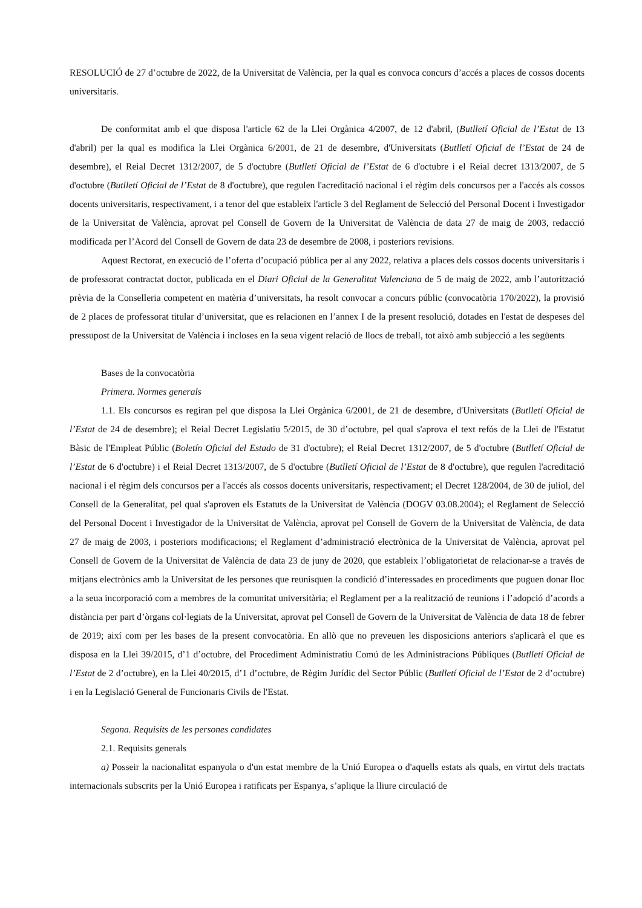RESOLUCIÓ de 27 d’octubre de 2022, de la Universitat de València, per la qual es convoca concurs d’accés a places de cossos docents universitaris.
De conformitat amb el que disposa l'article 62 de la Llei Orgànica 4/2007, de 12 d'abril, (Butlletí Oficial de l’Estat de 13 d'abril) per la qual es modifica la Llei Orgànica 6/2001, de 21 de desembre, d'Universitats (Butlletí Oficial de l’Estat de 24 de desembre), el Reial Decret 1312/2007, de 5 d'octubre (Butlletí Oficial de l’Estat de 6 d'octubre i el Reial decret 1313/2007, de 5 d'octubre (Butlletí Oficial de l’Estat de 8 d'octubre), que regulen l'acreditació nacional i el règim dels concursos per a l'accés als cossos docents universitaris, respectivament, i a tenor del que estableix l'article 3 del Reglament de Selecció del Personal Docent i Investigador de la Universitat de València, aprovat pel Consell de Govern de la Universitat de València de data 27 de maig de 2003, redacció modificada per l’Acord del Consell de Govern de data 23 de desembre de 2008, i posteriors revisions.
Aquest Rectorat, en execució de l’oferta d’ocupació pública per al any 2022, relativa a places dels cossos docents universitaris i de professorat contractat doctor, publicada en el Diari Oficial de la Generalitat Valenciana de 5 de maig de 2022, amb l’autorització prèvia de la Conselleria competent en matèria d’universitats, ha resolt convocar a concurs públic (convocatòria 170/2022), la provisió de 2 places de professorat titular d’universitat, que es relacionen en l’annex I de la present resolució, dotades en l'estat de despeses del pressupost de la Universitat de València i incloses en la seua vigent relació de llocs de treball, tot això amb subjecció a les següents
Bases de la convocatòria
Primera. Normes generals
1.1. Els concursos es regiran pel que disposa la Llei Orgànica 6/2001, de 21 de desembre, d'Universitats (Butlletí Oficial de l’Estat de 24 de desembre); el Reial Decret Legislatiu 5/2015, de 30 d’octubre, pel qual s'aprova el text refós de la Llei de l'Estatut Bàsic de l'Empleat Públic (Boletín Oficial del Estado de 31 d'octubre); el Reial Decret 1312/2007, de 5 d'octubre (Butlletí Oficial de l’Estat de 6 d'octubre) i el Reial Decret 1313/2007, de 5 d'octubre (Butlletí Oficial de l’Estat de 8 d'octubre), que regulen l'acreditació nacional i el règim dels concursos per a l'accés als cossos docents universitaris, respectivament; el Decret 128/2004, de 30 de juliol, del Consell de la Generalitat, pel qual s'aproven els Estatuts de la Universitat de València (DOGV 03.08.2004); el Reglament de Selecció del Personal Docent i Investigador de la Universitat de València, aprovat pel Consell de Govern de la Universitat de València, de data 27 de maig de 2003, i posteriors modificacions; el Reglament d’administració electrònica de la Universitat de València, aprovat pel Consell de Govern de la Universitat de València de data 23 de juny de 2020, que estableix l’obligatorietat de relacionar-se a través de mitjans electrònics amb la Universitat de les persones que reunisquen la condició d’interessades en procediments que puguen donar lloc a la seua incorporació com a membres de la comunitat universitària; el Reglament per a la realització de reunions i l’adopció d’acords a distància per part d’òrgans col·legiats de la Universitat, aprovat pel Consell de Govern de la Universitat de València de data 18 de febrer de 2019; així com per les bases de la present convocatòria. En allò que no preveuen les disposicions anteriors s'aplicarà el que es disposa en la Llei 39/2015, d’1 d’octubre, del Procediment Administratiu Comú de les Administracions Públiques (Butlletí Oficial de l’Estat de 2 d’octubre), en la Llei 40/2015, d’1 d’octubre, de Règim Jurídic del Sector Públic (Butlletí Oficial de l’Estat de 2 d’octubre) i en la Legislació General de Funcionaris Civils de l'Estat.
Segona. Requisits de les persones candidates
2.1. Requisits generals
a) Posseir la nacionalitat espanyola o d'un estat membre de la Unió Europea o d'aquells estats als quals, en virtut dels tractats internacionals subscrits per la Unió Europea i ratificats per Espanya, s’aplique la lliure circulació de